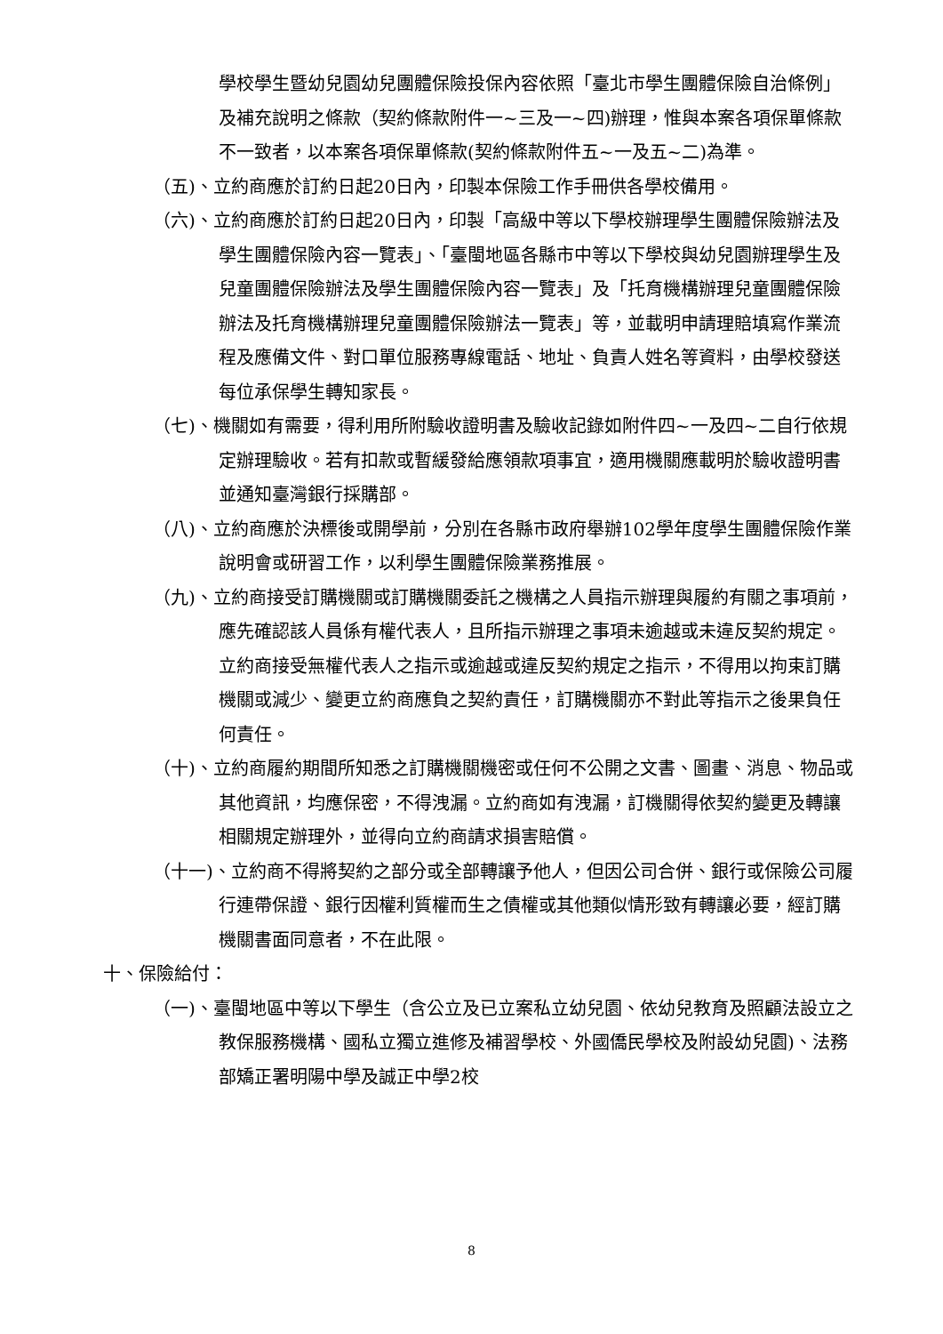學校學生暨幼兒園幼兒團體保險投保內容依照「臺北市學生團體保險自治條例」及補充說明之條款（契約條款附件一~三及一~四)辦理，惟與本案各項保單條款不一致者，以本案各項保單條款(契約條款附件五~一及五~二)為準。
（五)、立約商應於訂約日起20日內，印製本保險工作手冊供各學校備用。
（六)、立約商應於訂約日起20日內，印製「高級中等以下學校辦理學生團體保險辦法及學生團體保險內容一覽表」、「臺閩地區各縣市中等以下學校與幼兒園辦理學生及兒童團體保險辦法及學生團體保險內容一覽表」及「托育機構辦理兒童團體保險辦法及托育機構辦理兒童團體保險辦法一覽表」等，並載明申請理賠填寫作業流程及應備文件、對口單位服務專線電話、地址、負責人姓名等資料，由學校發送每位承保學生轉知家長。
（七)、機關如有需要，得利用所附驗收證明書及驗收記錄如附件四~一及四~二自行依規定辦理驗收。若有扣款或暫緩發給應領款項事宜，適用機關應載明於驗收證明書並通知臺灣銀行採購部。
（八)、立約商應於決標後或開學前，分別在各縣市政府舉辦102學年度學生團體保險作業說明會或研習工作，以利學生團體保險業務推展。
（九)、立約商接受訂購機關或訂購機關委託之機構之人員指示辦理與履約有關之事項前，應先確認該人員係有權代表人，且所指示辦理之事項未逾越或未違反契約規定。立約商接受無權代表人之指示或逾越或違反契約規定之指示，不得用以拘束訂購機關或減少、變更立約商應負之契約責任，訂購機關亦不對此等指示之後果負任何責任。
（十)、立約商履約期間所知悉之訂購機關機密或任何不公開之文書、圖畫、消息、物品或其他資訊，均應保密，不得洩漏。立約商如有洩漏，訂機關得依契約變更及轉讓相關規定辦理外，並得向立約商請求損害賠償。
（十一)、立約商不得將契約之部分或全部轉讓予他人，但因公司合併、銀行或保險公司履行連帶保證、銀行因權利質權而生之債權或其他類似情形致有轉讓必要，經訂購機關書面同意者，不在此限。
十、保險給付：
（一)、臺閩地區中等以下學生（含公立及已立案私立幼兒園、依幼兒教育及照顧法設立之教保服務機構、國私立獨立進修及補習學校、外國僑民學校及附設幼兒園)、法務部矯正署明陽中學及誠正中學2校
8